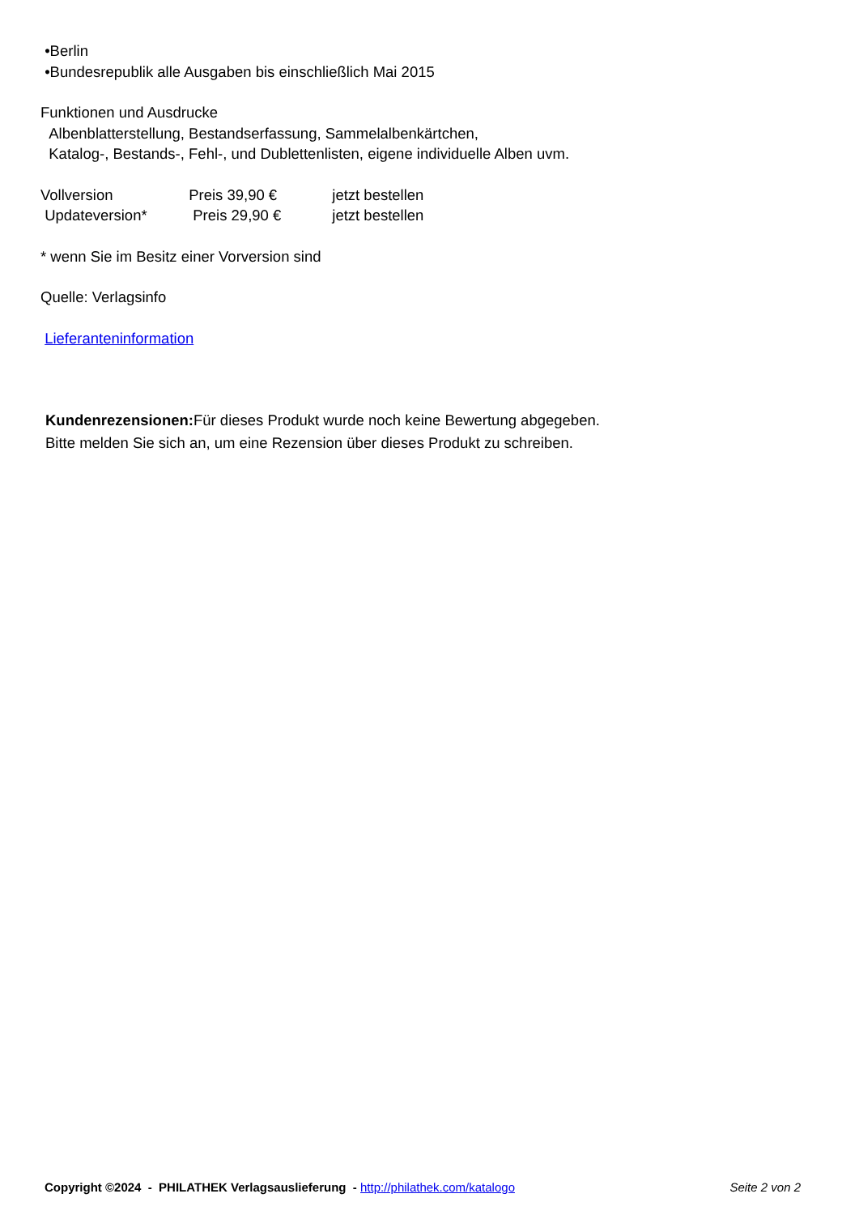•Berlin
•Bundesrepublik alle Ausgaben bis einschließlich Mai 2015
Funktionen und Ausdrucke
Albenblatterstellung, Bestandserfassung, Sammelalbenkärtchen,
Katalog-, Bestands-, Fehl-, und Dublettenlisten, eigene individuelle Alben uvm.
Vollversion Preis 39,90 € jetzt bestellen
Updateversion* Preis 29,90 € jetzt bestellen
* wenn Sie im Besitz einer Vorversion sind
Quelle: Verlagsinfo
Lieferanteninformation
Kundenrezensionen: Für dieses Produkt wurde noch keine Bewertung abgegeben.
Bitte melden Sie sich an, um eine Rezension über dieses Produkt zu schreiben.
Copyright ©2024 - PHILATHEK Verlagsauslieferung - http://philathek.com/katalogo Seite 2 von 2